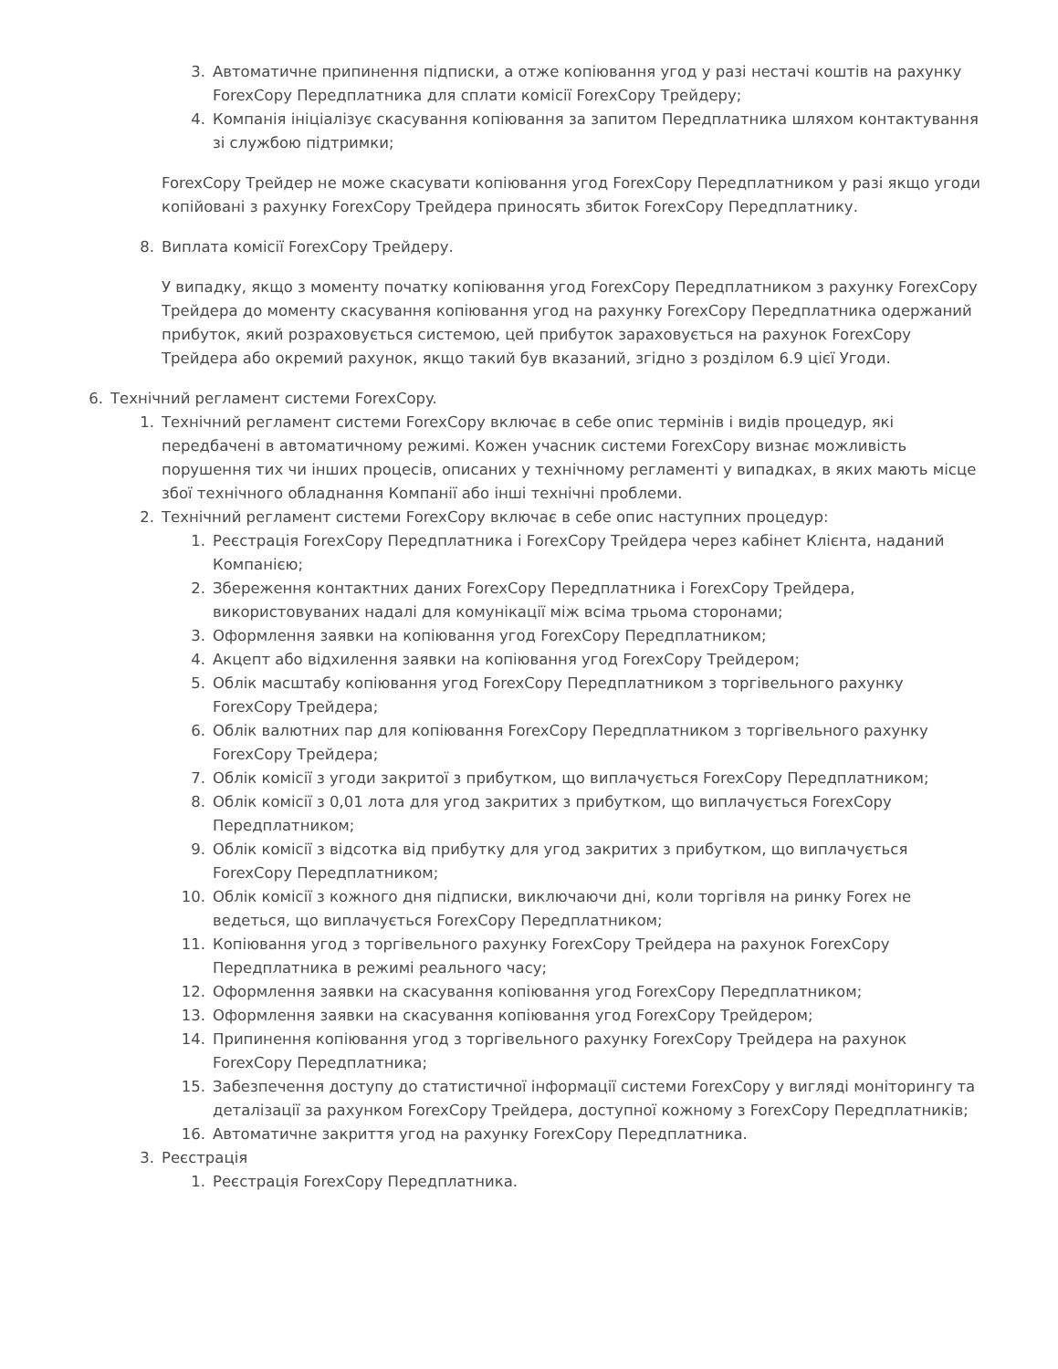3. Автоматичне припинення підписки, а отже копіювання угод у разі нестачі коштів на рахунку ForexCopy Передплатника для сплати комісії ForexCopy Трейдеру;
4. Компанія ініціалізує скасування копіювання за запитом Передплатника шляхом контактування зі службою підтримки;
ForexCopy Трейдер не може скасувати копіювання угод ForexCopy Передплатником у разі якщо угоди копійовані з рахунку ForexCopy Трейдера приносять збиток ForexCopy Передплатнику.
8. Виплата комісії ForexCopy Трейдеру.
У випадку, якщо з моменту початку копіювання угод ForexCopy Передплатником з рахунку ForexCopy Трейдера до моменту скасування копіювання угод на рахунку ForexCopy Передплатника одержаний прибуток, який розраховується системою, цей прибуток зараховується на рахунок ForexCopy Трейдера або окремий рахунок, якщо такий був вказаний, згідно з розділом 6.9 цієї Угоди.
6. Технічний регламент системи ForexCopy.
1. Технічний регламент системи ForexCopy включає в себе опис термінів і видів процедур, які передбачені в автоматичному режимі. Кожен учасник системи ForexCopy визнає можливість порушення тих чи інших процесів, описаних у технічному регламенті у випадках, в яких мають місце збої технічного обладнання Компанії або інші технічні проблеми.
2. Технічний регламент системи ForexCopy включає в себе опис наступних процедур:
1. Реєстрація ForexCopy Передплатника і ForexCopy Трейдера через кабінет Клієнта, наданий Компанією;
2. Збереження контактних даних ForexCopy Передплатника і ForexCopy Трейдера, використовуваних надалі для комунікації між всіма трьома сторонами;
3. Оформлення заявки на копіювання угод ForexCopy Передплатником;
4. Акцепт або відхилення заявки на копіювання угод ForexCopy Трейдером;
5. Облік масштабу копіювання угод ForexCopy Передплатником з торгівельного рахунку ForexCopy Трейдера;
6. Облік валютних пар для копіювання ForexCopy Передплатником з торгівельного рахунку ForexCopy Трейдера;
7. Облік комісії з угоди закритої з прибутком, що виплачується ForexCopy Передплатником;
8. Облік комісії з 0,01 лота для угод закритих з прибутком, що виплачується ForexCopy Передплатником;
9. Облік комісії з відсотка від прибутку для угод закритих з прибутком, що виплачується ForexCopy Передплатником;
10. Облік комісії з кожного дня підписки, виключаючи дні, коли торгівля на ринку Forex не ведеться, що виплачується ForexCopy Передплатником;
11. Копіювання угод з торгівельного рахунку ForexCopy Трейдера на рахунок ForexCopy Передплатника в режимі реального часу;
12. Оформлення заявки на скасування копіювання угод ForexCopy Передплатником;
13. Оформлення заявки на скасування копіювання угод ForexCopy Трейдером;
14. Припинення копіювання угод з торгівельного рахунку ForexCopy Трейдера на рахунок ForexCopy Передплатника;
15. Забезпечення доступу до статистичної інформації системи ForexCopy у вигляді моніторингу та деталізації за рахунком ForexCopy Трейдера, доступної кожному з ForexCopy Передплатників;
16. Автоматичне закриття угод на рахунку ForexCopy Передплатника.
3. Реєстрація
1. Реєстрація ForexCopy Передплатника.